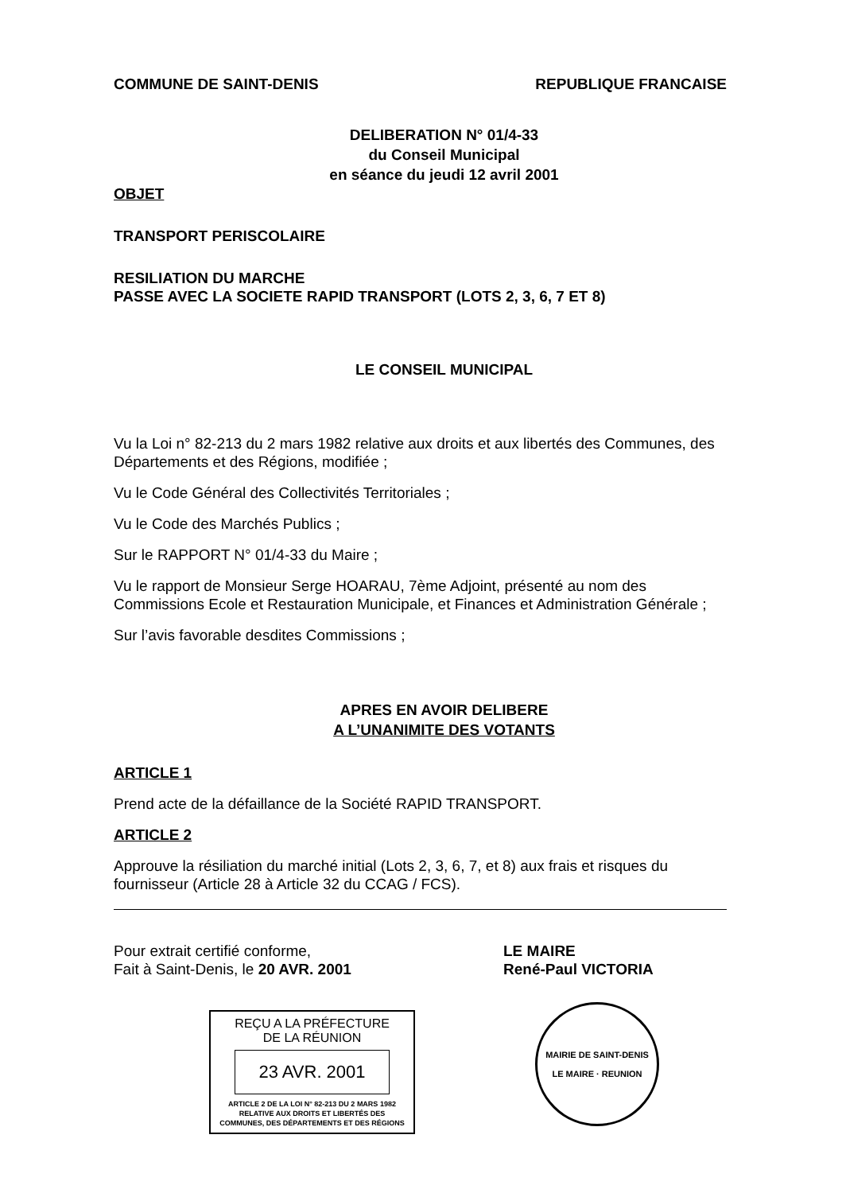COMMUNE DE SAINT-DENIS REPUBLIQUE FRANCAISE
DELIBERATION N° 01/4-33
du Conseil Municipal
en séance du jeudi 12 avril 2001
OBJET
TRANSPORT PERISCOLAIRE
RESILIATION DU MARCHE
PASSE AVEC LA SOCIETE RAPID TRANSPORT (LOTS 2, 3, 6, 7 ET 8)
LE CONSEIL MUNICIPAL
Vu la Loi n° 82-213 du 2 mars 1982 relative aux droits et aux libertés des Communes, des Départements et des Régions, modifiée ;
Vu le Code Général des Collectivités Territoriales ;
Vu le Code des Marchés Publics ;
Sur le RAPPORT N° 01/4-33 du Maire ;
Vu le rapport de Monsieur Serge HOARAU, 7ème Adjoint, présenté au nom des Commissions Ecole et Restauration Municipale, et Finances et Administration Générale ;
Sur l’avis favorable desdites Commissions ;
APRES EN AVOIR DELIBERE
A L’UNANIMITE DES VOTANTS
ARTICLE 1
Prend acte de la défaillance de la Société RAPID TRANSPORT.
ARTICLE 2
Approuve la résiliation du marché initial (Lots 2, 3, 6, 7, et 8) aux frais et risques du fournisseur (Article 28 à Article 32 du CCAG / FCS).
Pour extrait certifié conforme,
Fait à Saint-Denis, le 20 AVR. 2001
REÇU A LA PRÉFECTURE
DE LA RÉUNION
23 AVR. 2001
ARTICLE 2 DE LA LOI N° 82-213 DU 2 MARS 1982
RELATIVE AUX DROITS ET LIBERTÉS DES
COMMUNES, DES DÉPARTEMENTS ET DES RÉGIONS
LE MAIRE
René-Paul VICTORIA
MAIRIE DE SAINT-DENIS
LE MAIRE · REUNION